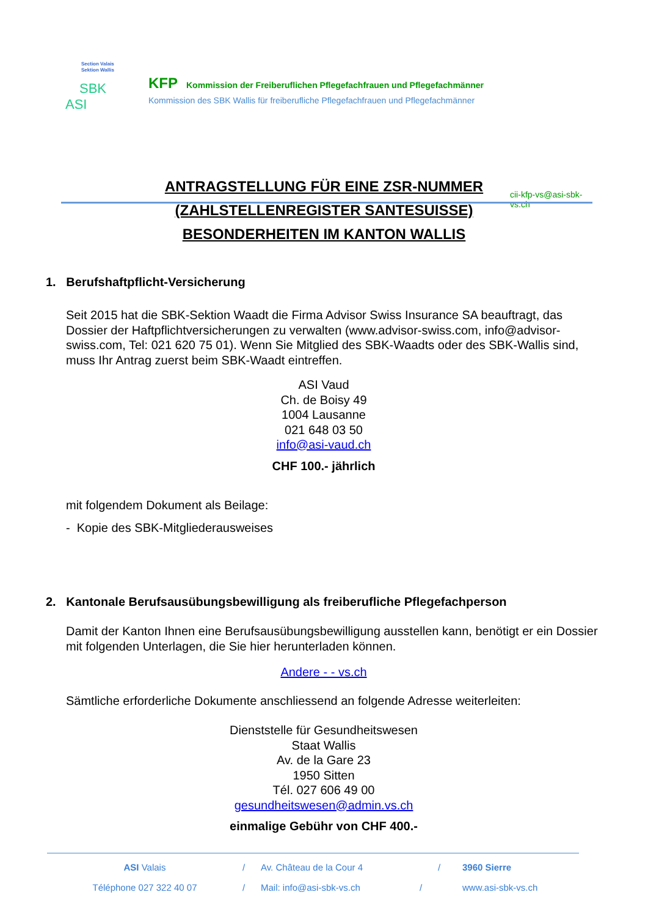Section Valais
Sektion Wallis
SBK
ASI
KFP Kommission der Freiberuflichen Pflegefachfrauen und Pflegefachmänner
Kommission des SBK Wallis für freiberufliche Pflegefachfrauen und Pflegefachmänner
cii-kfp-vs@asi-sbk-vs.ch
ANTRAGSTELLUNG FÜR EINE ZSR-NUMMER
(ZAHLSTELLENREGISTER SANTESUISSE)
BESONDERHEITEN IM KANTON WALLIS
1. Berufshaftpflicht-Versicherung
Seit 2015 hat die SBK-Sektion Waadt die Firma Advisor Swiss Insurance SA beauftragt, das Dossier der Haftpflichtversicherungen zu verwalten (www.advisor-swiss.com, info@advisor-swiss.com, Tel: 021 620 75 01). Wenn Sie Mitglied des SBK-Waadts oder des SBK-Wallis sind, muss Ihr Antrag zuerst beim SBK-Waadt eintreffen.
ASI Vaud
Ch. de Boisy 49
1004 Lausanne
021 648 03 50
info@asi-vaud.ch
CHF 100.- jährlich
mit folgendem Dokument als Beilage:
- Kopie des SBK-Mitgliederausweises
2. Kantonale Berufsausübungsbewilligung als freiberufliche Pflegefachperson
Damit der Kanton Ihnen eine Berufsausübungsbewilligung ausstellen kann, benötigt er ein Dossier mit folgenden Unterlagen, die Sie hier herunterladen können.
Andere - - vs.ch
Sämtliche erforderliche Dokumente anschliessend an folgende Adresse weiterleiten:
Dienststelle für Gesundheitswesen
Staat Wallis
Av. de la Gare 23
1950 Sitten
Tél. 027 606 49 00
gesundheitswesen@admin.vs.ch
einmalige Gebühr von CHF 400.-
ASI Valais / Av. Château de la Cour 4 / 3960 Sierre
Téléphone 027 322 40 07 / Mail: info@asi-sbk-vs.ch / www.asi-sbk-vs.ch